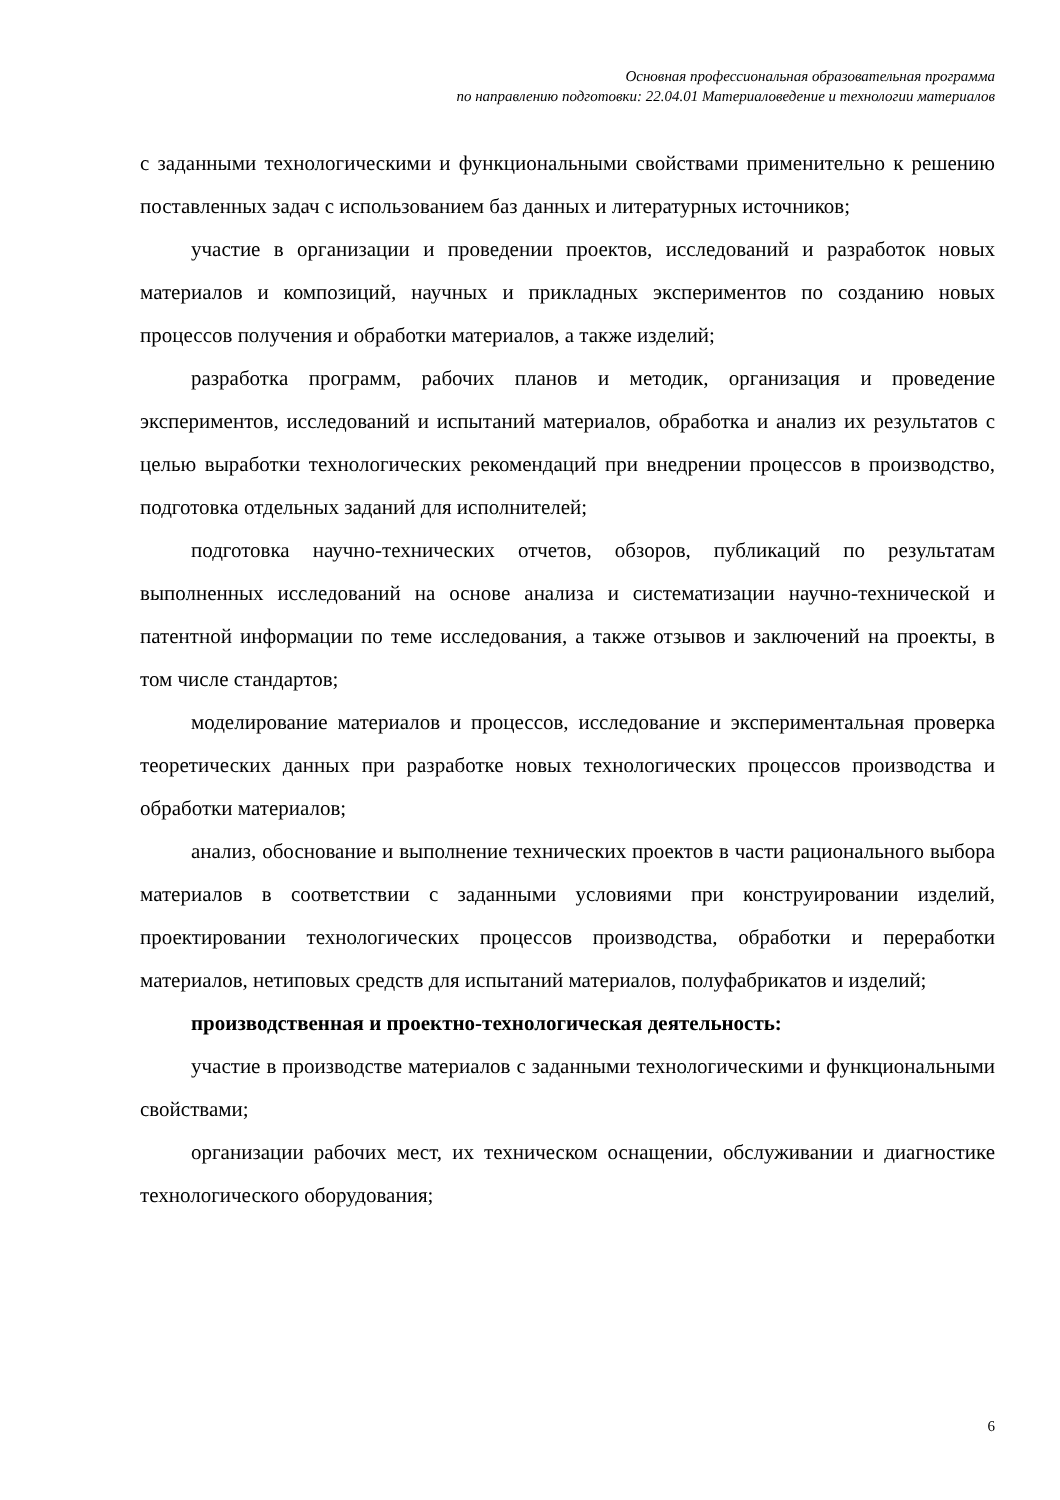Основная профессиональная образовательная программа
по направлению подготовки: 22.04.01 Материаловедение и технологии материалов
с заданными технологическими и функциональными свойствами применительно к решению поставленных задач с использованием баз данных и литературных источников;
участие в организации и проведении проектов, исследований и разработок новых материалов и композиций, научных и прикладных экспериментов по созданию новых процессов получения и обработки материалов, а также изделий;
разработка программ, рабочих планов и методик, организация и проведение экспериментов, исследований и испытаний материалов, обработка и анализ их результатов с целью выработки технологических рекомендаций при внедрении процессов в производство, подготовка отдельных заданий для исполнителей;
подготовка научно-технических отчетов, обзоров, публикаций по результатам выполненных исследований на основе анализа и систематизации научно-технической и патентной информации по теме исследования, а также отзывов и заключений на проекты, в том числе стандартов;
моделирование материалов и процессов, исследование и экспериментальная проверка теоретических данных при разработке новых технологических процессов производства и обработки материалов;
анализ, обоснование и выполнение технических проектов в части рационального выбора материалов в соответствии с заданными условиями при конструировании изделий, проектировании технологических процессов производства, обработки и переработки материалов, нетиповых средств для испытаний материалов, полуфабрикатов и изделий;
производственная и проектно-технологическая деятельность:
участие в производстве материалов с заданными технологическими и функциональными свойствами;
организации рабочих мест, их техническом оснащении, обслуживании и диагностике технологического оборудования;
6